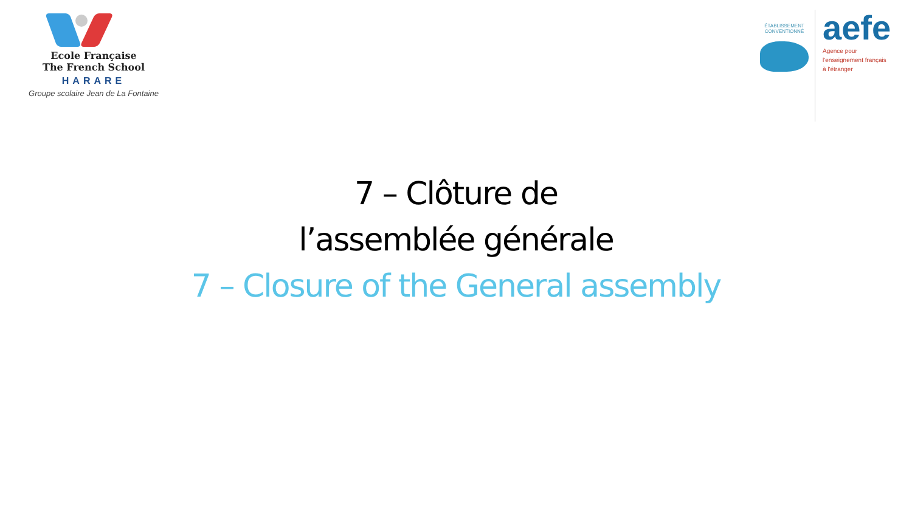Ecole Française
The French School
HARARE
Groupe scolaire Jean de La Fontaine
ÉTABLISSEMENT
CONVENTIONNÉ
aefe
Agence pour
l'enseignement français
à l'étranger
7 – Clôture de
l’assemblée générale
7 – Closure of the General assembly